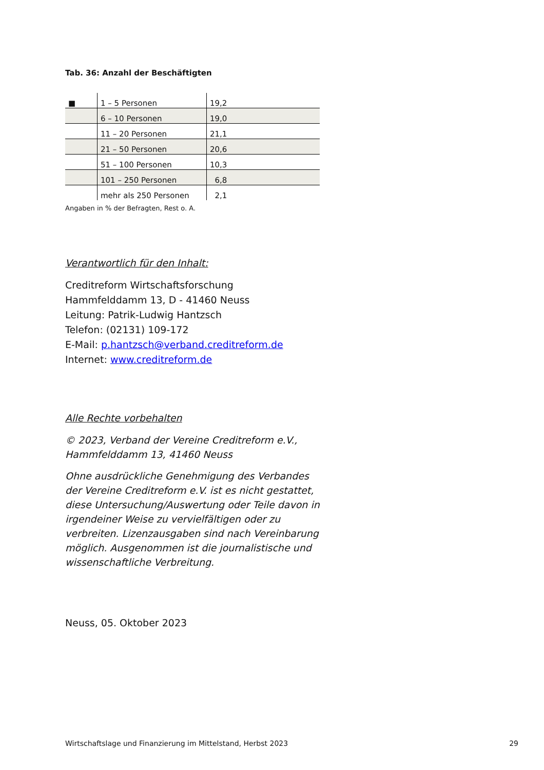Tab. 36: Anzahl der Beschäftigten
| ■ | 1 – 5 Personen | 19,2 |
| | 6 – 10 Personen | 19,0 |
| | 11 – 20 Personen | 21,1 |
| | 21 – 50 Personen | 20,6 |
| | 51 – 100 Personen | 10,3 |
| | 101 – 250 Personen | 6,8 |
| | mehr als 250 Personen | 2,1 |
Angaben in % der Befragten, Rest o. A.
Verantwortlich für den Inhalt:
Creditreform Wirtschaftsforschung
Hammfelddamm 13, D - 41460 Neuss
Leitung: Patrik-Ludwig Hantzsch
Telefon: (02131) 109-172
E-Mail: p.hantzsch@verband.creditreform.de
Internet: www.creditreform.de
Alle Rechte vorbehalten
© 2023, Verband der Vereine Creditreform e.V.,
Hammfelddamm 13, 41460 Neuss
Ohne ausdrückliche Genehmigung des Verbandes der Vereine Creditreform e.V. ist es nicht gestattet, diese Untersuchung/Auswertung oder Teile davon in irgendeiner Weise zu vervielfältigen oder zu verbreiten. Lizenzausgaben sind nach Vereinbarung möglich. Ausgenommen ist die journalistische und wissenschaftliche Verbreitung.
Neuss, 05. Oktober 2023
Wirtschaftslage und Finanzierung im Mittelstand, Herbst 2023 29